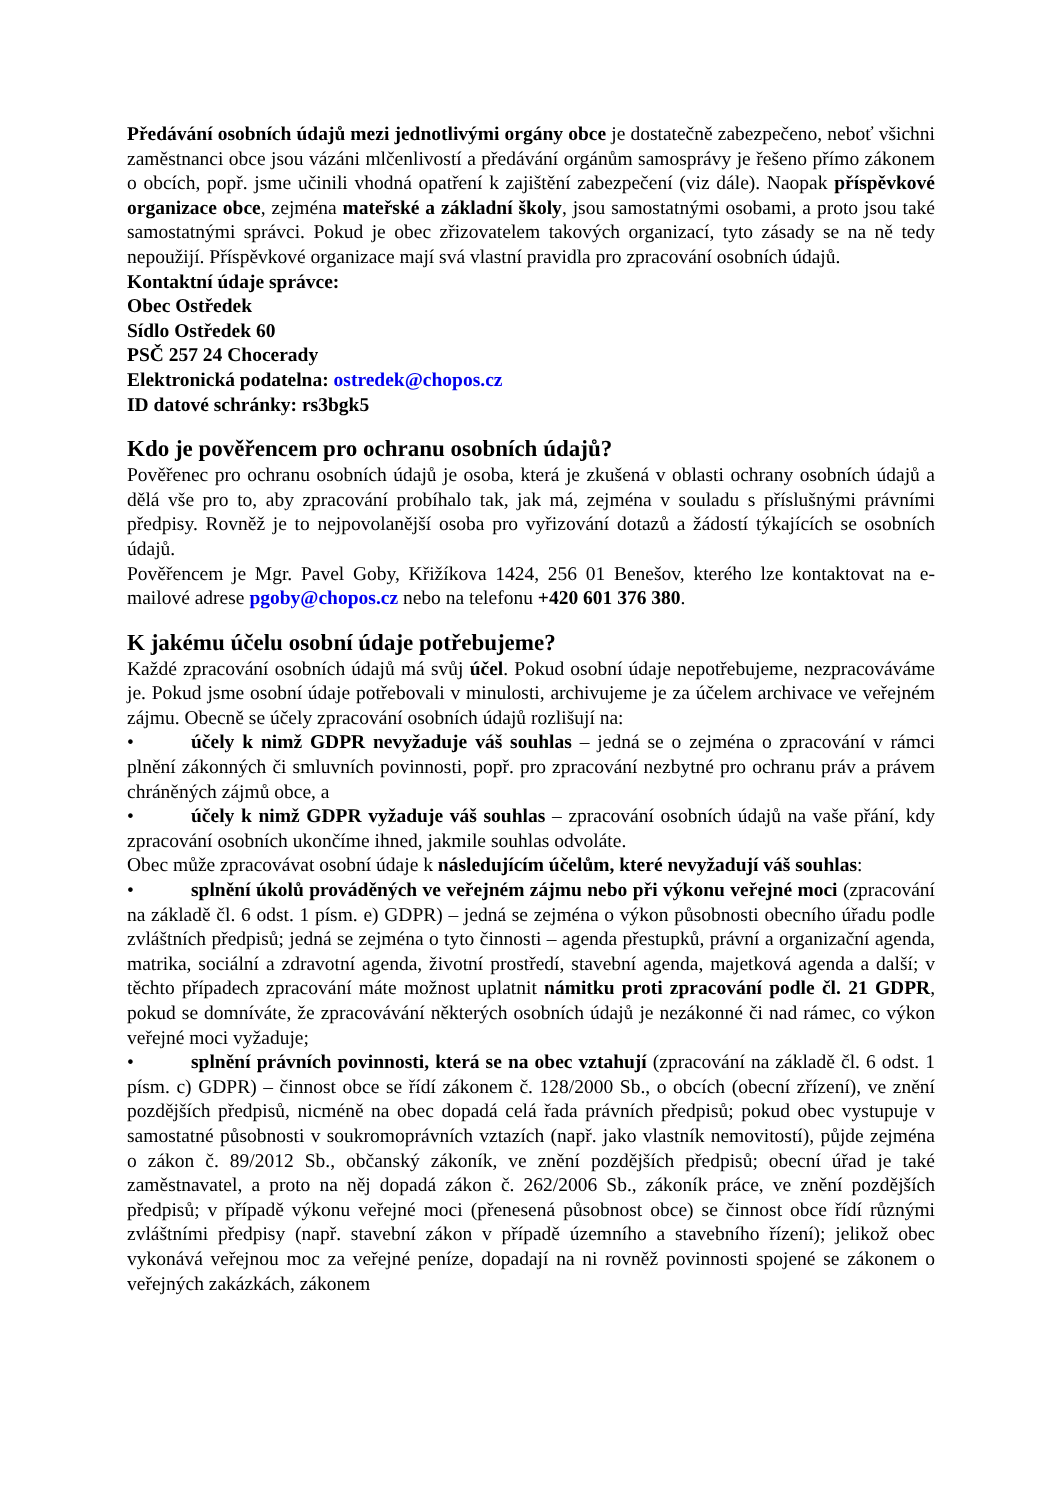Předávání osobních údajů mezi jednotlivými orgány obce je dostatečně zabezpečeno, neboť všichni zaměstnanci obce jsou vázáni mlčenlivostí a předávání orgánům samosprávy je řešeno přímo zákonem o obcích, popř. jsme učinili vhodná opatření k zajištění zabezpečení (viz dále). Naopak příspěvkové organizace obce, zejména mateřské a základní školy, jsou samostatnými osobami, a proto jsou také samostatnými správci. Pokud je obec zřizovatelem takových organizací, tyto zásady se na ně tedy nepoužijí. Příspěvkové organizace mají svá vlastní pravidla pro zpracování osobních údajů.
Kontaktní údaje správce:
Obec Ostředek
Sídlo Ostředek 60
PSČ 257 24 Chocerady
Elektronická podatelna: ostredek@chopos.cz
ID datové schránky: rs3bgk5
Kdo je pověřencem pro ochranu osobních údajů?
Pověřenec pro ochranu osobních údajů je osoba, která je zkušená v oblasti ochrany osobních údajů a dělá vše pro to, aby zpracování probíhalo tak, jak má, zejména v souladu s příslušnými právními předpisy. Rovněž je to nejpovolanější osoba pro vyřizování dotazů a žádostí týkajících se osobních údajů.
Pověřencem je Mgr. Pavel Goby, Křižíkova 1424, 256 01 Benešov, kterého lze kontaktovat na e-mailové adrese pgoby@chopos.cz nebo na telefonu +420 601 376 380.
K jakému účelu osobní údaje potřebujeme?
Každé zpracování osobních údajů má svůj účel. Pokud osobní údaje nepotřebujeme, nezpracováváme je. Pokud jsme osobní údaje potřebovali v minulosti, archivujeme je za účelem archivace ve veřejném zájmu. Obecně se účely zpracování osobních údajů rozlišují na:
• účely k nimž GDPR nevyžaduje váš souhlas – jedná se o zejména o zpracování v rámci plnění zákonných či smluvních povinnosti, popř. pro zpracování nezbytné pro ochranu práv a právem chráněných zájmů obce, a
• účely k nimž GDPR vyžaduje váš souhlas – zpracování osobních údajů na vaše přání, kdy zpracování osobních ukončíme ihned, jakmile souhlas odvoláte.
Obec může zpracovávat osobní údaje k následujícím účelům, které nevyžadují váš souhlas:
• splnění úkolů prováděných ve veřejném zájmu nebo při výkonu veřejné moci (zpracování na základě čl. 6 odst. 1 písm. e) GDPR) – jedná se zejména o výkon působnosti obecního úřadu podle zvláštních předpisů; jedná se zejména o tyto činnosti – agenda přestupků, právní a organizační agenda, matrika, sociální a zdravotní agenda, životní prostředí, stavební agenda, majetková agenda a další; v těchto případech zpracování máte možnost uplatnit námitku proti zpracování podle čl. 21 GDPR, pokud se domníváte, že zpracovávání některých osobních údajů je nezákonné či nad rámec, co výkon veřejné moci vyžaduje;
• splnění právních povinnosti, která se na obec vztahují (zpracování na základě čl. 6 odst. 1 písm. c) GDPR) – činnost obce se řídí zákonem č. 128/2000 Sb., o obcích (obecní zřízení), ve znění pozdějších předpisů, nicméně na obec dopadá celá řada právních předpisů; pokud obec vystupuje v samostatné působnosti v soukromoprávních vztazích (např. jako vlastník nemovitostí), půjde zejména o zákon č. 89/2012 Sb., občanský zákoník, ve znění pozdějších předpisů; obecní úřad je také zaměstnavatel, a proto na něj dopadá zákon č. 262/2006 Sb., zákoník práce, ve znění pozdějších předpisů; v případě výkonu veřejné moci (přenesená působnost obce) se činnost obce řídí různými zvláštními předpisy (např. stavební zákon v případě územního a stavebního řízení); jelikož obec vykonává veřejnou moc za veřejné peníze, dopadají na ni rovněž povinnosti spojené se zákonem o veřejných zakázkách, zákonem